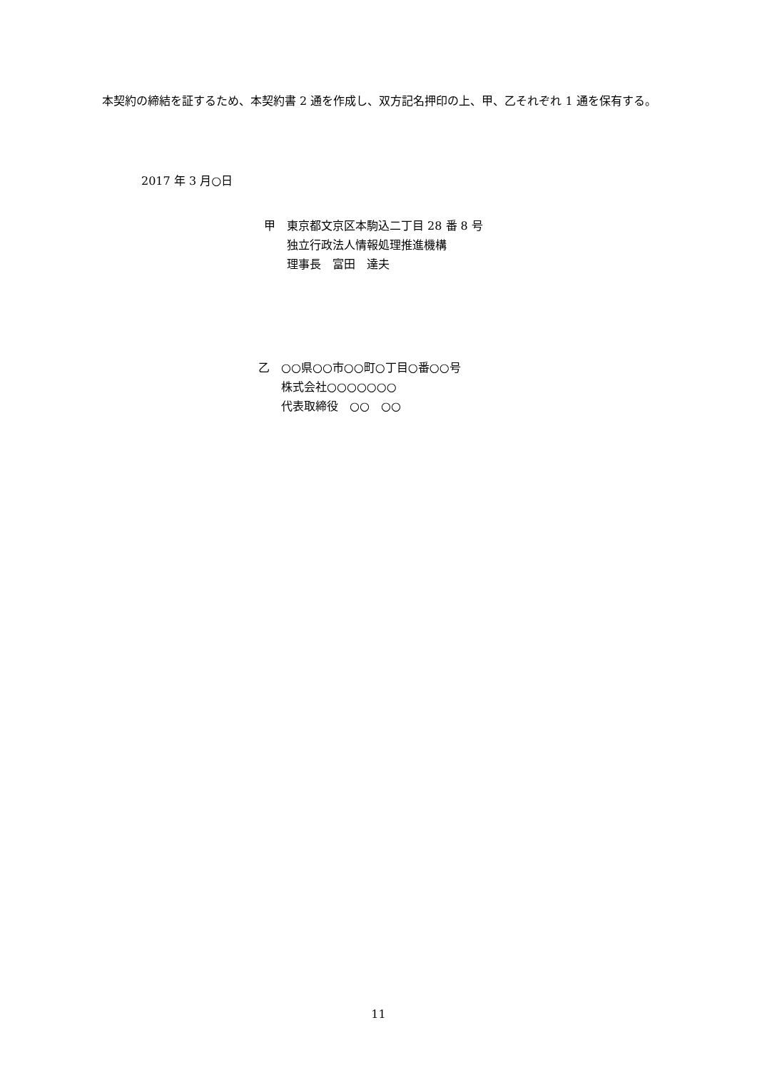本契約の締結を証するため、本契約書 2 通を作成し、双方記名押印の上、甲、乙それぞれ 1 通を保有する。
2017 年 3 月○日
甲　東京都文京区本駒込二丁目 28 番 8 号
　　独立行政法人情報処理推進機構
　　理事長　富田　達夫
乙　○○県○○市○○町○丁目○番○○号
　　株式会社○○○○○○○
　　代表取締役　○○　○○
11